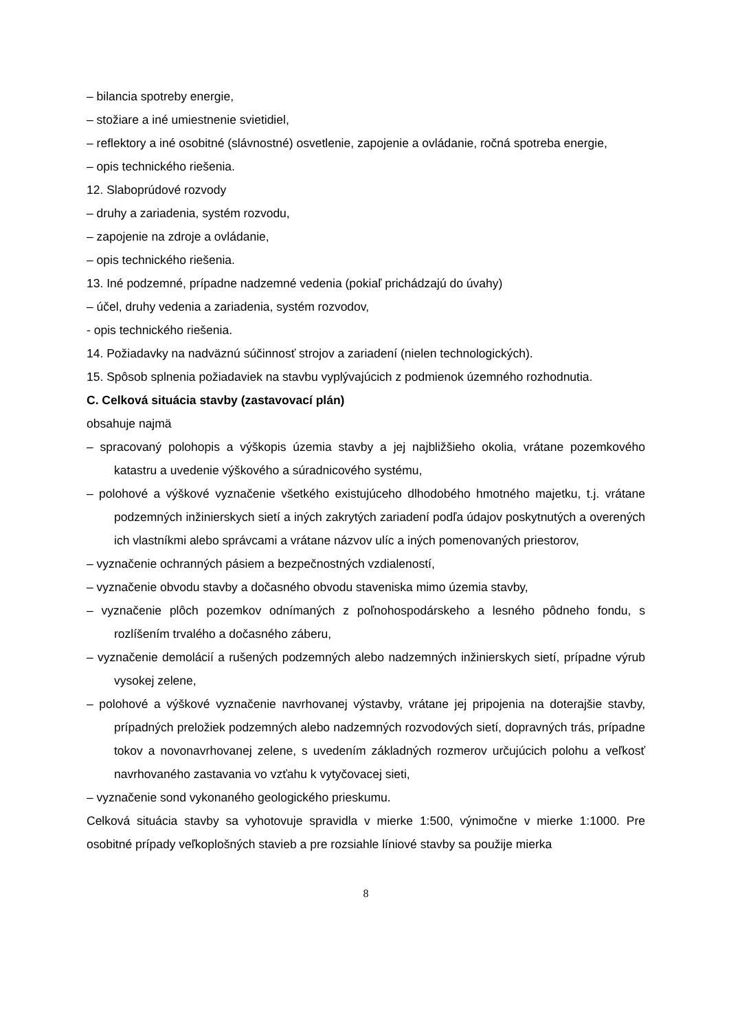– bilancia spotreby energie,
– stožiare a iné umiestnenie svietidiel,
– reflektory a iné osobitné (slávnostné) osvetlenie, zapojenie a ovládanie, ročná spotreba energie,
– opis technického riešenia.
12. Slaboprúdové rozvody
– druhy a zariadenia, systém rozvodu,
– zapojenie na zdroje a ovládanie,
– opis technického riešenia.
13. Iné podzemné, prípadne nadzemné vedenia (pokiaľ prichádzajú do úvahy)
– účel, druhy vedenia a zariadenia, systém rozvodov,
- opis technického riešenia.
14. Požiadavky na nadväznú súčinnosť strojov a zariadení (nielen technologických).
15. Spôsob splnenia požiadaviek na stavbu vyplývajúcich z podmienok územného rozhodnutia.
C. Celková situácia stavby (zastavovací plán)
obsahuje najmä
– spracovaný polohopis a výškopis územia stavby a jej najbližšieho okolia, vrátane pozemkového katastru a uvedenie výškového a súradnicového systému,
– polohové a výškové vyznačenie všetkého existujúceho dlhodobého hmotného majetku, t.j. vrátane podzemných inžinierskych sietí a iných zakrytých zariadení podľa údajov poskytnutých a overených ich vlastníkmi alebo správcami a vrátane názvov ulíc a iných pomenovaných priestorov,
– vyznačenie ochranných pásiem a bezpečnostných vzdialeností,
– vyznačenie obvodu stavby a dočasného obvodu staveniska mimo územia stavby,
– vyznačenie plôch pozemkov odnímaných z poľnohospodárskeho a lesného pôdneho fondu, s rozlíšením trvalého a dočasného záberu,
– vyznačenie demolácií a rušených podzemných alebo nadzemných inžinierskych sietí, prípadne výrub vysokej zelene,
– polohové a výškové vyznačenie navrhovanej výstavby, vrátane jej pripojenia na doterajšie stavby, prípadných preložiek podzemných alebo nadzemných rozvodových sietí, dopravných trás, prípadne tokov a novonavrhovanej zelene, s uvedením základných rozmerov určujúcich polohu a veľkosť navrhovaného zastavania vo vzťahu k vytyčovacej sieti,
– vyznačenie sond vykonaného geologického prieskumu.
Celková situácia stavby sa vyhotovuje spravidla v mierke 1:500, výnimočne v mierke 1:1000. Pre osobitné prípady veľkoplošných stavieb a pre rozsiahle líniové stavby sa použije mierka
8